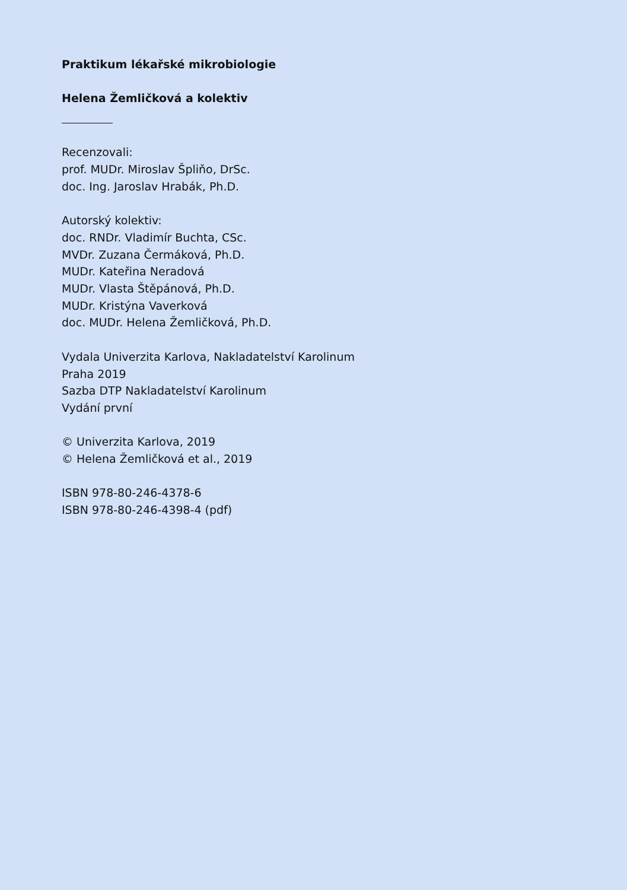Praktikum lékařské mikrobiologie
Helena Žemličková a kolektiv
Recenzovali:
prof. MUDr. Miroslav Špliňo, DrSc.
doc. Ing. Jaroslav Hrabák, Ph.D.
Autorský kolektiv:
doc. RNDr. Vladimír Buchta, CSc.
MVDr. Zuzana Čermáková, Ph.D.
MUDr. Kateřina Neradová
MUDr. Vlasta Štěpánová, Ph.D.
MUDr. Kristýna Vaverková
doc. MUDr. Helena Žemličková, Ph.D.
Vydala Univerzita Karlova, Nakladatelství Karolinum
Praha 2019
Sazba DTP Nakladatelství Karolinum
Vydání první
© Univerzita Karlova, 2019
© Helena Žemličková et al., 2019
ISBN 978-80-246-4378-6
ISBN 978-80-246-4398-4 (pdf)